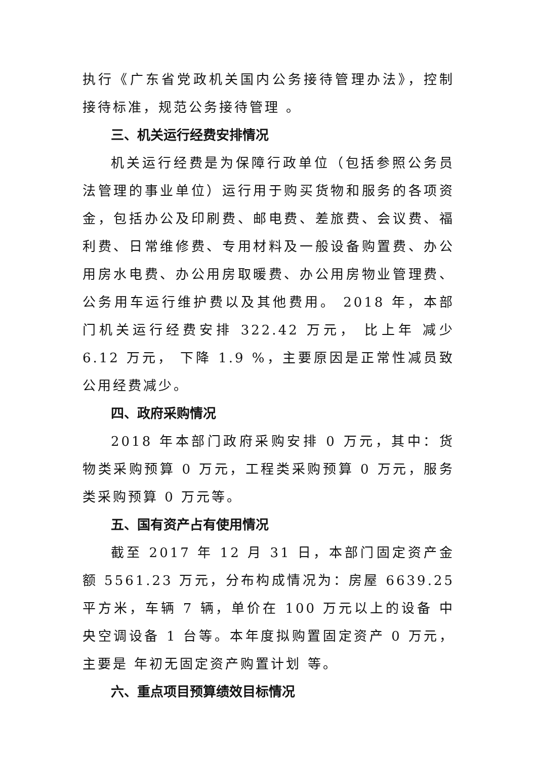执行《广东省党政机关国内公务接待管理办法》，控制接待标准，规范公务接待管理 。
三、机关运行经费安排情况
机关运行经费是为保障行政单位（包括参照公务员法管理的事业单位）运行用于购买货物和服务的各项资金，包括办公及印刷费、邮电费、差旅费、会议费、福利费、日常维修费、专用材料及一般设备购置费、办公用房水电费、办公用房取暖费、办公用房物业管理费、公务用车运行维护费以及其他费用。 2018 年，本部门机关运行经费安排 322.42 万元， 比上年 减少 6.12 万元， 下降 1.9 %，主要原因是正常性减员致公用经费减少。
四、政府采购情况
2018 年本部门政府采购安排 0 万元，其中：货物类采购预算 0 万元，工程类采购预算 0 万元，服务类采购预算 0 万元等。
五、国有资产占有使用情况
截至 2017 年 12 月 31 日，本部门固定资产金额 5561.23 万元，分布构成情况为：房屋 6639.25 平方米，车辆 7 辆，单价在 100 万元以上的设备 中央空调设备 1 台等。本年度拟购置固定资产 0 万元，主要是 年初无固定资产购置计划 等。
六、重点项目预算绩效目标情况